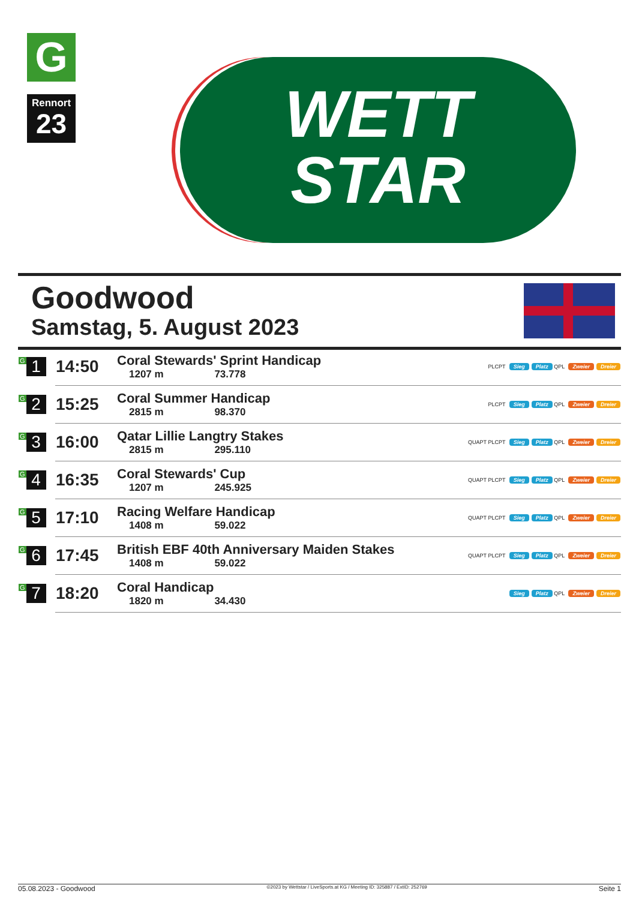G
Rennort
23
WETT
STAR
Goodwood
Samstag, 5. August 2023
| G 1 | 14:50 | Coral Stewards' Sprint Handicap 1207 m 73.778 | PLCPT Sieg Platz QPL Zweier Dreier |
| G 2 | 15:25 | Coral Summer Handicap 2815 m 98.370 | PLCPT Sieg Platz QPL Zweier Dreier |
| G 3 | 16:00 | Qatar Lillie Langtry Stakes 2815 m 295.110 | QUAPT PLCPT Sieg Platz QPL Zweier Dreier |
| G 4 | 16:35 | Coral Stewards' Cup 1207 m 245.925 | QUAPT PLCPT Sieg Platz QPL Zweier Dreier |
| G 5 | 17:10 | Racing Welfare Handicap 1408 m 59.022 | QUAPT PLCPT Sieg Platz QPL Zweier Dreier |
| G 6 | 17:45 | British EBF 40th Anniversary Maiden Stakes 1408 m 59.022 | QUAPT PLCPT Sieg Platz QPL Zweier Dreier |
| G 7 | 18:20 | Coral Handicap 1820 m 34.430 | Sieg Platz QPL Zweier Dreier |
05.08.2023 - Goodwood ©2023 by Wettstar / LiveSports.at KG / Meeting ID: 325887 / ExtID: 252769 Seite 1